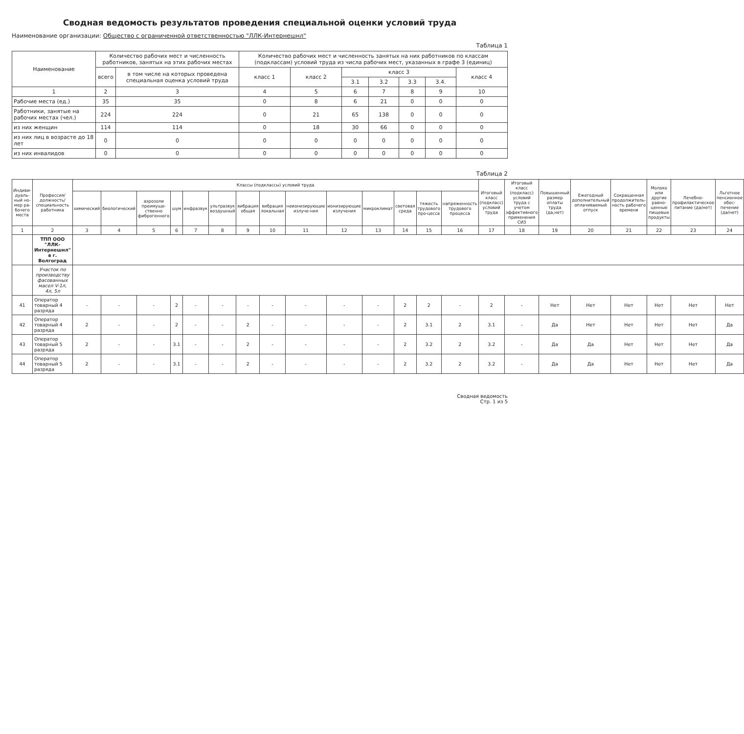Сводная ведомость результатов проведения специальной оценки условий труда
Наименование организации: Общество с ограниченной ответственностью "ЛЛК-Интернешнл"
Таблица 1
| Наименование | Количество рабочих мест и численность работников, занятых на этих рабочих местах | | Количество рабочих мест и численность занятых на них работников по классам (подклассам) условий труда из числа рабочих мест, указанных в графе 3 (единиц) | | | | | | |
| --- | --- | --- | --- | --- | --- | --- | --- | --- | --- |
| | всего | в том числе на которых проведена специальная оценка условий труда | класс 1 | класс 2 | класс 3 | | | | класс 4 |
| | | | | | 3.1 | 3.2 | 3.3 | 3.4. | |
| 1 | 2 | 3 | 4 | 5 | 6 | 7 | 8 | 9 | 10 |
| Рабочие места (ед.) | 35 | 35 | 0 | 8 | 6 | 21 | 0 | 0 | 0 |
| Работники, занятые на рабочих местах (чел.) | 224 | 224 | 0 | 21 | 65 | 138 | 0 | 0 | 0 |
| из них женщин | 114 | 114 | 0 | 18 | 30 | 66 | 0 | 0 | 0 |
| из них лиц в возрасте до 18 лет | 0 | 0 | 0 | 0 | 0 | 0 | 0 | 0 | 0 |
| из них инвалидов | 0 | 0 | 0 | 0 | 0 | 0 | 0 | 0 | 0 |
Таблица 2
| Индиви-дуаль-ный но-мер ра-бочего места | Профессия/ должность/ специальность работника | Классы (подклассы) условий труда | | | | | | | | | | | | | | Итоговый класс (подкласс) условий труда | Итоговый класс (подкласс) условий труда с учетом эффективного применения СИЗ | Повышенный размер оплаты труда (да,нет) | Ежегодный дополнительный оплачиваемый отпуск | Сокращенная продолжитель-ность рабочего времени | Молоко или другие равно-ценные пищевые продукты | Лечебно-профилактическое питание (да/нет) | Льготное пенсионное обес-печение (да/нет) |
| --- | --- | --- | --- | --- | --- | --- | --- | --- | --- | --- | --- | --- | --- | --- | --- | --- | --- | --- | --- | --- | --- | --- | --- |
| | | химический | биологический | аэрозоли преимуще-ственно фиброгенного | шум | инфразвук | ультразвук воздушный | вибрация общая | вибрация локальная | неионизирующие излуче-ния | ионизирующие излучения | микроклимат | световая среда | тяжесть трудового про-цесса | напряженность трудового процесса | | | | | | | | |
| 1 | 2 | 3 | 4 | 5 | 6 | 7 | 8 | 9 | 10 | 11 | 12 | 13 | 14 | 15 | 16 | 17 | 18 | 19 | 20 | 21 | 22 | 23 | 24 |
| | ТПП ООО "ЛЛК-Интернешнл" в г. Волгоград | | | | | | | | | | | | | | | | | | | | | | |
| | Участок по производству фасованных масел V-1л, 4л, 5л | | | | | | | | | | | | | | | | | | | | | | |
| 41 | Оператор товарный 4 разряда | - | - | - | 2 | - | - | - | - | - | - | - | 2 | 2 | - | 2 | - | Нет | Нет | Нет | Нет | Нет | Нет |
| 42 | Оператор товарный 4 разряда | 2 | - | - | 2 | - | - | 2 | - | - | - | - | 2 | 3.1 | 2 | 3.1 | - | Да | Нет | Нет | Нет | Нет | Да |
| 43 | Оператор товарный 5 разряда | 2 | - | - | 3.1 | - | - | 2 | - | - | - | - | 2 | 3.2 | 2 | 3.2 | - | Да | Да | Нет | Нет | Нет | Да |
| 44 | Оператор товарный 5 разряда | 2 | - | - | 3.1 | - | - | 2 | - | - | - | - | 2 | 3.2 | 2 | 3.2 | - | Да | Да | Нет | Нет | Нет | Да |
Сводная ведомость
Стр. 1 из 5